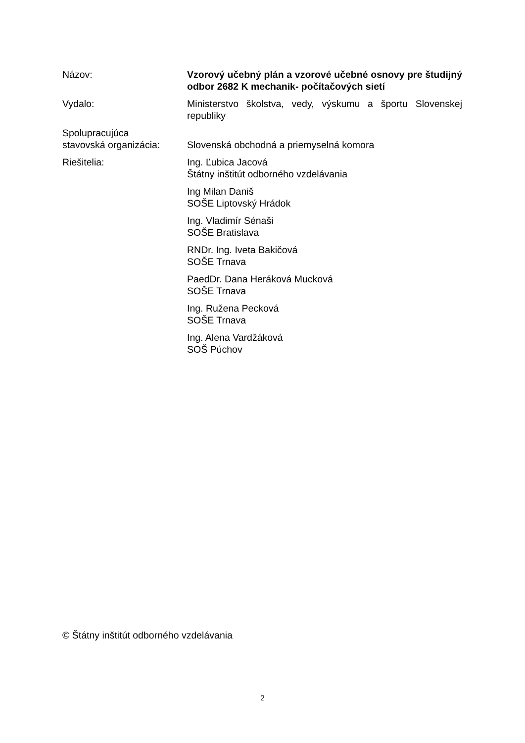Názov: Vzorový učebný plán a vzorové učebné osnovy pre študijný odbor 2682 K mechanik- počítačových sietí
Vydalo: Ministerstvo školstva, vedy, výskumu a športu Slovenskej republiky
Spolupracujúca
stavovská organizácia:
Slovenská obchodná a priemyselná komora
Riešitelia: Ing. Ľubica Jacová
Štátny inštitút odborného vzdelávania
Ing Milan Daniš
SOŠE Liptovský Hrádok
Ing. Vladimír Sénaši
SOŠE Bratislava
RNDr. Ing. Iveta Bakičová
SOŠE Trnava
PaedDr. Dana Heráková Mucková
SOŠE Trnava
Ing. Ružena Pecková
SOŠE Trnava
Ing. Alena Vardžáková
SOŠ Púchov
© Štátny inštitút odborného vzdelávania
2